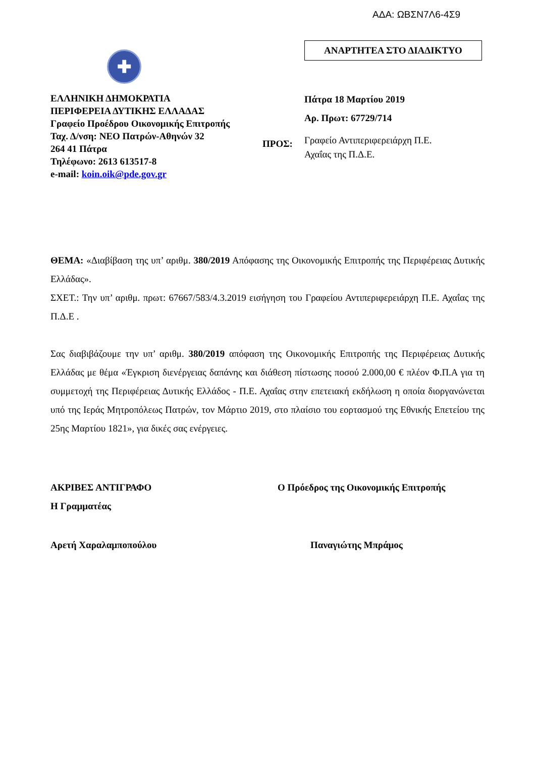ΑΔΑ: ΩΒΣΝ7Λ6-4Σ9
✚
ΕΛΛΗΝΙΚΗ ΔΗΜΟΚΡΑΤΙΑ
ΠΕΡΙΦΕΡΕΙΑ ΔΥΤΙΚΗΣ ΕΛΛΑΔΑΣ
Γραφείο Προέδρου Οικονομικής Επιτροπής
Ταχ. Δ/νση: ΝΕΟ Πατρών-Αθηνών 32
264 41 Πάτρα
Τηλέφωνο: 2613 613517-8
e-mail: koin.oik@pde.gov.gr
ΑΝΑΡΤΗΤΕΑ ΣΤΟ ΔΙΑΔΙΚΤΥΟ
Πάτρα 18 Μαρτίου 2019
Αρ. Πρωτ: 67729/714
ΠΡΟΣ: Γραφείο Αντιπεριφερειάρχη Π.Ε.
Αχαΐας της Π.Δ.Ε.
ΘΕΜΑ: «Διαβίβαση της υπ’ αριθμ. 380/2019 Απόφασης της Οικονομικής Επιτροπής της Περιφέρειας Δυτικής Ελλάδας».
ΣΧΕΤ.: Την υπ’ αριθμ. πρωτ: 67667/583/4.3.2019 εισήγηση του Γραφείου Αντιπεριφερειάρχη Π.Ε. Αχαΐας της Π.Δ.Ε .
Σας διαβιβάζουμε την υπ’ αριθμ. 380/2019 απόφαση της Οικονομικής Επιτροπής της Περιφέρειας Δυτικής Ελλάδας με θέμα «Έγκριση διενέργειας δαπάνης και διάθεση πίστωσης ποσού 2.000,00 € πλέον Φ.Π.Α για τη συμμετοχή της Περιφέρειας Δυτικής Ελλάδος - Π.Ε. Αχαΐας στην επετειακή εκδήλωση η οποία διοργανώνεται υπό της Ιεράς Μητροπόλεως Πατρών, τον Μάρτιο 2019, στο πλαίσιο του εορτασμού της Εθνικής Επετείου της 25ης Μαρτίου 1821», για δικές σας ενέργειες.
ΑΚΡΙΒΕΣ ΑΝΤΙΓΡΑΦΟ
Η Γραμματέας
Ο Πρόεδρος της Οικονομικής Επιτροπής
Αρετή Χαραλαμποπούλου Παναγιώτης Μπράμος